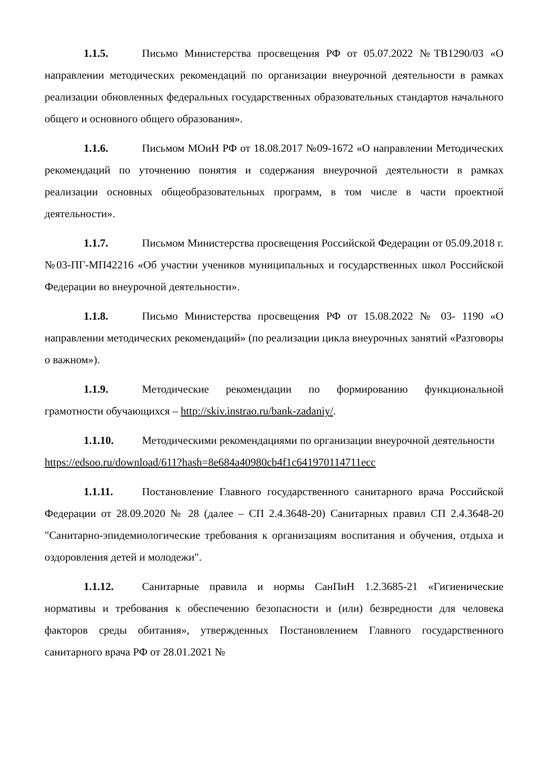1.1.5. Письмо Министерства просвещения РФ от 05.07.2022 №ТВ1290/03 «О направлении методических рекомендаций по организации внеурочной деятельности в рамках реализации обновленных федеральных государственных образовательных стандартов начального общего и основного общего образования».
1.1.6. Письмом МОиН РФ от 18.08.2017 №09-1672 «О направлении Методических рекомендаций по уточнению понятия и содержания внеурочной деятельности в рамках реализации основных общеобразовательных программ, в том числе в части проектной деятельности».
1.1.7. Письмом Министерства просвещения Российской Федерации от 05.09.2018 г. №03-ПГ-МП42216 «Об участии учеников муниципальных и государственных школ Российской Федерации во внеурочной деятельности».
1.1.8. Письмо Министерства просвещения РФ от 15.08.2022 № 03- 1190 «О направлении методических рекомендаций» (по реализации цикла внеурочных занятий «Разговоры о важном»).
1.1.9. Методические рекомендации по формированию функциональной грамотности обучающихся – http://skiv.instrao.ru/bank-zadaniy/.
1.1.10. Методическими рекомендациями по организации внеурочной деятельности
https://edsoo.ru/download/611?hash=8e684a40980cb4f1c641970114711ecc
1.1.11. Постановление Главного государственного санитарного врача Российской Федерации от 28.09.2020 № 28 (далее – СП 2.4.3648-20) Санитарных правил СП 2.4.3648-20 "Санитарно-эпидемиологические требования к организациям воспитания и обучения, отдыха и оздоровления детей и молодежи".
1.1.12. Санитарные правила и нормы СанПиН 1.2.3685-21 «Гигиенические нормативы и требования к обеспечению безопасности и (или) безвредности для человека факторов среды обитания», утвержденных Постановлением Главного государственного санитарного врача РФ от 28.01.2021 №